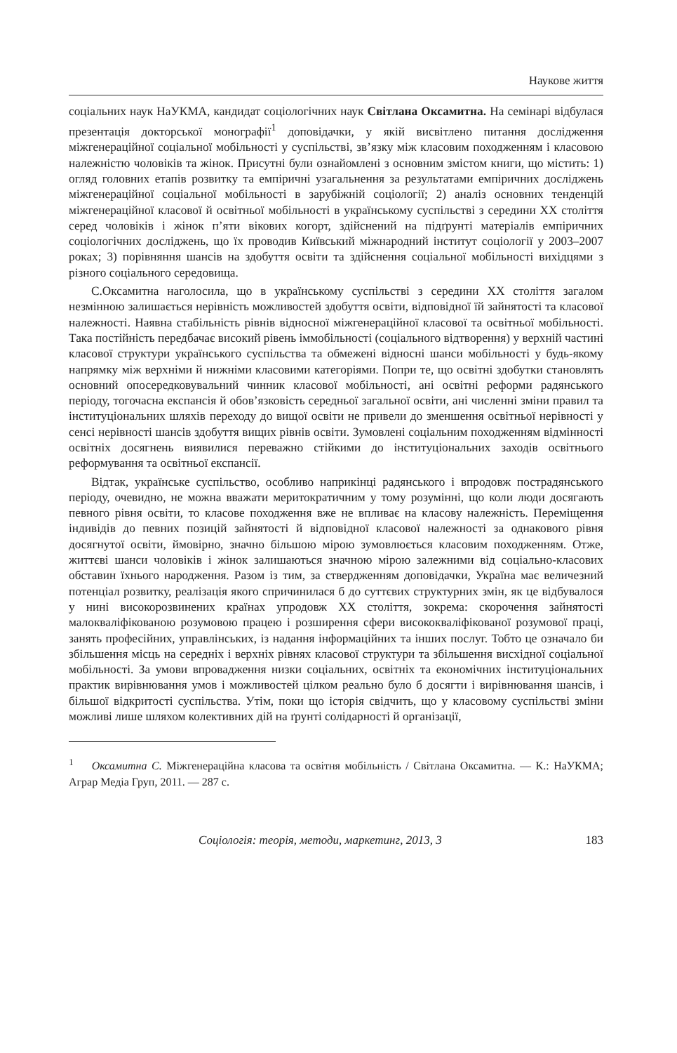Наукове життя
соціальних наук НаУКМА, кандидат соціологічних наук Світлана Оксамитна. На семінарі відбулася презентація докторської монографії<sup>1</sup> доповідачки, у якій висвітлено питання дослідження міжгенераційної соціальної мобільності у суспільстві, зв’язку між класовим походженням і класовою належністю чоловіків та жінок. Присутні були ознайомлені з основним змістом книги, що містить: 1) огляд головних етапів розвитку та емпіричні узагальнення за результатами емпіричних досліджень міжгенераційної соціальної мобільності в зарубіжній соціології; 2) аналіз основних тенденцій міжгенераційної класової й освітньої мобільності в українському суспільстві з середини ХХ століття серед чоловіків і жінок п’яти вікових когорт, здійснений на підґрунті матеріалів емпіричних соціологічних досліджень, що їх проводив Київський міжнародний інститут соціології у 2003–2007 роках; 3) порівняння шансів на здобуття освіти та здійснення соціальної мобільності вихідцями з різного соціального середовища.
С.Оксамитна наголосила, що в українському суспільстві з середини ХХ століття загалом незмінною залишається нерівність можливостей здобуття освіти, відповідної їй зайнятості та класової належності. Наявна стабільність рівнів відносної міжгенераційної класової та освітньої мобільності. Така постійність передбачає високий рівень іммобільності (соціального відтворення) у верхній частині класової структури українського суспільства та обмежені відносні шанси мобільності у будь-якому напрямку між верхніми й нижніми класовими категоріями. Попри те, що освітні здобутки становлять основний опосередковувальний чинник класової мобільності, ані освітні реформи радянського періоду, тогочасна експансія й обов’язковість середньої загальної освіти, ані численні зміни правил та інституціональних шляхів переходу до вищої освіти не привели до зменшення освітньої нерівності у сенсі нерівності шансів здобуття вищих рівнів освіти. Зумовлені соціальним походженням відмінності освітніх досягнень виявилися переважно стійкими до інституціональних заходів освітнього реформування та освітньої експансії.
Відтак, українське суспільство, особливо наприкінці радянського і впродовж пострадянського періоду, очевидно, не можна вважати меритократичним у тому розумінні, що коли люди досягають певного рівня освіти, то класове походження вже не впливає на класову належність. Переміщення індивідів до певних позицій зайнятості й відповідної класової належності за однакового рівня досягнутої освіти, ймовірно, значно більшою мірою зумовлюється класовим походженням. Отже, життєві шанси чоловіків і жінок залишаються значною мірою залежними від соціально-класових обставин їхнього народження. Разом із тим, за ствердженням доповідачки, Україна має величезний потенціал розвитку, реалізація якого спричинилася б до суттєвих структурних змін, як це відбувалося у нині високорозвинених країнах упродовж ХХ століття, зокрема: скорочення зайнятості малокваліфікованою розумовою працею і розширення сфери висококваліфікованої розумової праці, занять професійних, управлінських, із надання інформаційних та інших послуг. Тобто це означало би збільшення місць на середніх і верхніх рівнях класової структури та збільшення висхідної соціальної мобільності. За умови впровадження низки соціальних, освітніх та економічних інституціональних практик вирівнювання умов і можливостей цілком реально було б досягти і вирівнювання шансів, і більшої відкритості суспільства. Утім, поки що історія свідчить, що у класовому суспільстві зміни можливі лише шляхом колективних дій на ґрунті солідарності й організації,
<sup>1</sup> Оксамитна С. Міжгенераційна класова та освітня мобільність / Світлана Оксамитна. — К.: НаУКМА; Аграр Медіа Груп, 2011. — 287 с.
Соціологія: теорія, методи, маркетинг, 2013, 3 183